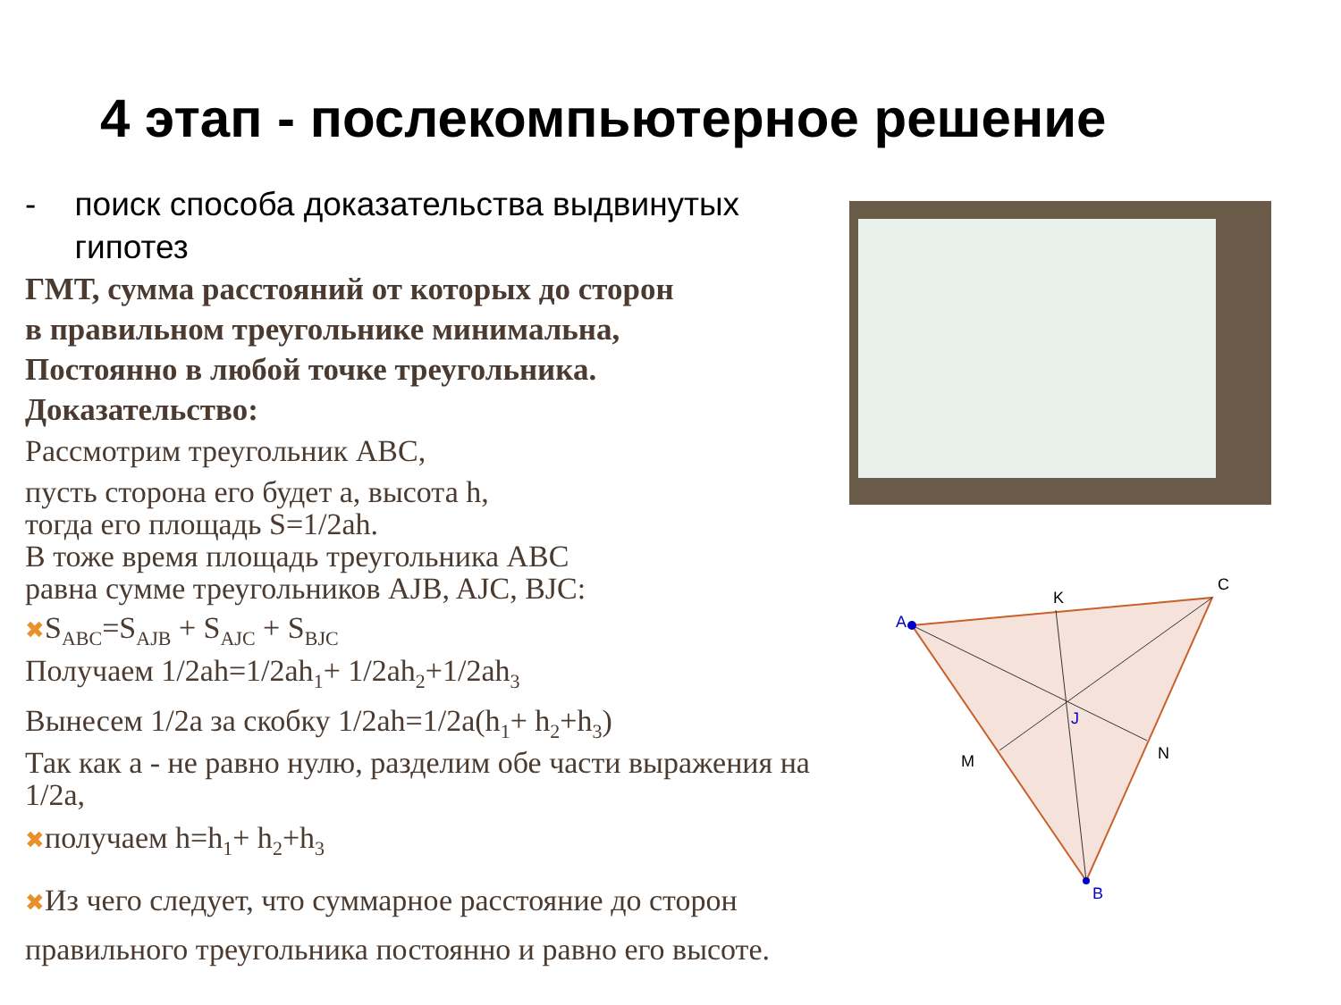4 этап - послекомпьютерное решение
- поиск способа доказательства выдвинутых гипотез
ГМТ, сумма расстояний от которых до сторон
в правильном треугольнике минимальна,
Постоянно в любой точке треугольника.
Доказательство:
Рассмотрим треугольник ABC,
пусть сторона его будет a, высота h,
тогда его площадь S=1/2ah.
В тоже время площадь треугольника ABC
равна сумме треугольников AJB, AJC, BJC:
✖S<sub>ABC</sub>=S<sub>AJB</sub> + S<sub>AJC</sub> + S<sub>BJC</sub>
Получаем 1/2ah=1/2ah<sub>1</sub>+ 1/2ah<sub>2</sub>+1/2ah<sub>3</sub>
Вынесем 1/2a за скобку 1/2ah=1/2a(h<sub>1</sub>+ h<sub>2</sub>+h<sub>3</sub>)
Так как a - не равно нулю, разделим обе части выражения на 1/2a,
✖получаем h=h<sub>1</sub>+ h<sub>2</sub>+h<sub>3</sub>
✖Из чего следует, что суммарное расстояние до сторон правильного треугольника постоянно и равно его высоте.
A
C
K
B
M
N
J